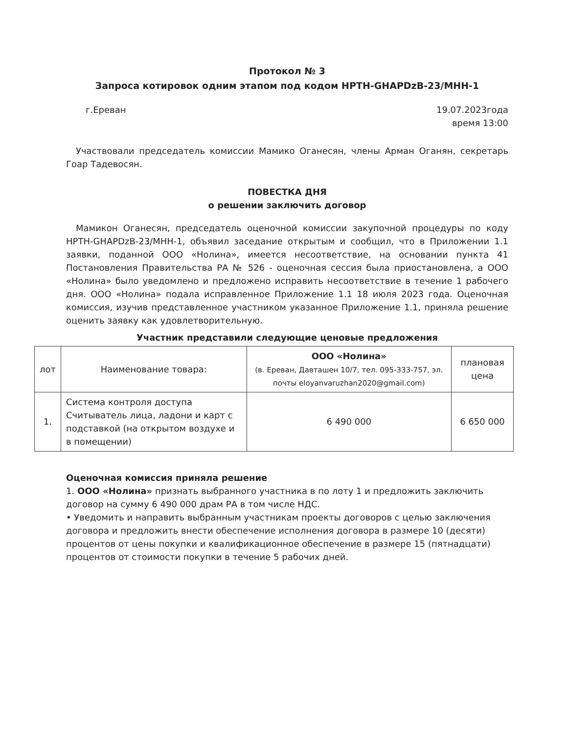Протокол № 3
Запроса котировок одним этапом под кодом НРТН-GHAPDzB-23/MHH-1
г.Ереван 19.07.2023года
время 13:00
Участвовали председатель комиссии Мамико Оганесян, члены Арман Оганян, секретарь Гоар Тадевосян.
ПОВЕСТКА ДНЯ
о решении заключить договор
Мамикон Оганесян, председатель оценочной комиссии закупочной процедуры по коду НРТН-GHAPDzB-23/MHH-1, объявил заседание открытым и сообщил, что в Приложении 1.1 заявки, поданной ООО «Нолина», имеется несоответствие, на основании пункта 41 Постановления Правительства РА № 526 - оценочная сессия была приостановлена, а ООО «Нолина» было уведомлено и предложено исправить несоответствие в течение 1 рабочего дня. ООО «Нолина» подала исправленное Приложение 1.1 18 июля 2023 года. Оценочная комиссия, изучив представленное участником указанное Приложение 1.1, приняла решение оценить заявку как удовлетворительную.
Участник представили следующие ценовые предложения
| лот | Наименование товара: | ООО «Нолина» (в. Ереван, Давташен 10/7, тел. 095-333-757, эл. почты eloyanvaruzhan2020@gmail.com) | плановая цена |
| --- | --- | --- | --- |
| 1. | Система контроля доступа Считыватель лица, ладони и карт с подставкой (на открытом воздухе и в помещении) | 6 490 000 | 6 650 000 |
Оценочная комиссия приняла решение
1. ООО «Нолина» признать выбранного участника в по лоту 1 и предложить заключить договор на сумму 6 490 000 драм РА в том числе НДС.
• Уведомить и направить выбранным участникам проекты договоров с целью заключения договора и предложить внести обеспечение исполнения договора в размере 10 (десяти) процентов от цены покупки и квалификационное обеспечение в размере 15 (пятнадцати) процентов от стоимости покупки в течение 5 рабочих дней.